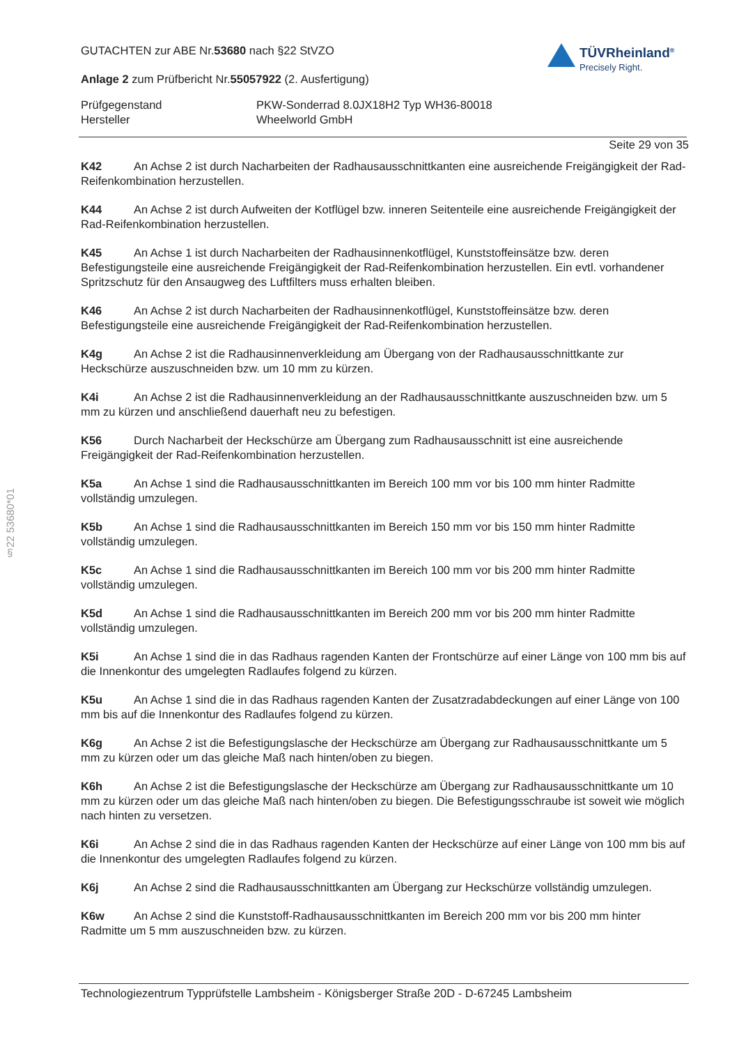§22 53680*01
TÜVRheinland<sup>®</sup>
Precisely Right.
GUTACHTEN zur ABE Nr.53680 nach §22 StVZO
Anlage 2 zum Prüfbericht Nr.55057922 (2. Ausfertigung)
Prüfgegenstand
Hersteller
PKW-Sonderrad 8.0JX18H2 Typ WH36-80018
Wheelworld GmbH
Seite 29 von 35
K42 An Achse 2 ist durch Nacharbeiten der Radhausausschnittkanten eine ausreichende Freigängigkeit der Rad-Reifenkombination herzustellen.
K44 An Achse 2 ist durch Aufweiten der Kotflügel bzw. inneren Seitenteile eine ausreichende Freigängigkeit der Rad-Reifenkombination herzustellen.
K45 An Achse 1 ist durch Nacharbeiten der Radhausinnenkotflügel, Kunststoffeinsätze bzw. deren Befestigungsteile eine ausreichende Freigängigkeit der Rad-Reifenkombination herzustellen. Ein evtl. vorhandener Spritzschutz für den Ansaugweg des Luftfilters muss erhalten bleiben.
K46 An Achse 2 ist durch Nacharbeiten der Radhausinnenkotflügel, Kunststoffeinsätze bzw. deren Befestigungsteile eine ausreichende Freigängigkeit der Rad-Reifenkombination herzustellen.
K4g An Achse 2 ist die Radhausinnenverkleidung am Übergang von der Radhausausschnittkante zur Heckschürze auszuschneiden bzw. um 10 mm zu kürzen.
K4i An Achse 2 ist die Radhausinnenverkleidung an der Radhausausschnittkante auszuschneiden bzw. um 5 mm zu kürzen und anschließend dauerhaft neu zu befestigen.
K56 Durch Nacharbeit der Heckschürze am Übergang zum Radhausausschnitt ist eine ausreichende Freigängigkeit der Rad-Reifenkombination herzustellen.
K5a An Achse 1 sind die Radhausausschnittkanten im Bereich 100 mm vor bis 100 mm hinter Radmitte vollständig umzulegen.
K5b An Achse 1 sind die Radhausausschnittkanten im Bereich 150 mm vor bis 150 mm hinter Radmitte vollständig umzulegen.
K5c An Achse 1 sind die Radhausausschnittkanten im Bereich 100 mm vor bis 200 mm hinter Radmitte vollständig umzulegen.
K5d An Achse 1 sind die Radhausausschnittkanten im Bereich 200 mm vor bis 200 mm hinter Radmitte vollständig umzulegen.
K5i An Achse 1 sind die in das Radhaus ragenden Kanten der Frontschürze auf einer Länge von 100 mm bis auf die Innenkontur des umgelegten Radlaufes folgend zu kürzen.
K5u An Achse 1 sind die in das Radhaus ragenden Kanten der Zusatzradabdeckungen auf einer Länge von 100 mm bis auf die Innenkontur des Radlaufes folgend zu kürzen.
K6g An Achse 2 ist die Befestigungslasche der Heckschürze am Übergang zur Radhausausschnittkante um 5 mm zu kürzen oder um das gleiche Maß nach hinten/oben zu biegen.
K6h An Achse 2 ist die Befestigungslasche der Heckschürze am Übergang zur Radhausausschnittkante um 10 mm zu kürzen oder um das gleiche Maß nach hinten/oben zu biegen. Die Befestigungsschraube ist soweit wie möglich nach hinten zu versetzen.
K6i An Achse 2 sind die in das Radhaus ragenden Kanten der Heckschürze auf einer Länge von 100 mm bis auf die Innenkontur des umgelegten Radlaufes folgend zu kürzen.
K6j An Achse 2 sind die Radhausausschnittkanten am Übergang zur Heckschürze vollständig umzulegen.
K6w An Achse 2 sind die Kunststoff-Radhausausschnittkanten im Bereich 200 mm vor bis 200 mm hinter Radmitte um 5 mm auszuschneiden bzw. zu kürzen.
Technologiezentrum Typprüfstelle Lambsheim - Königsberger Straße 20D - D-67245 Lambsheim